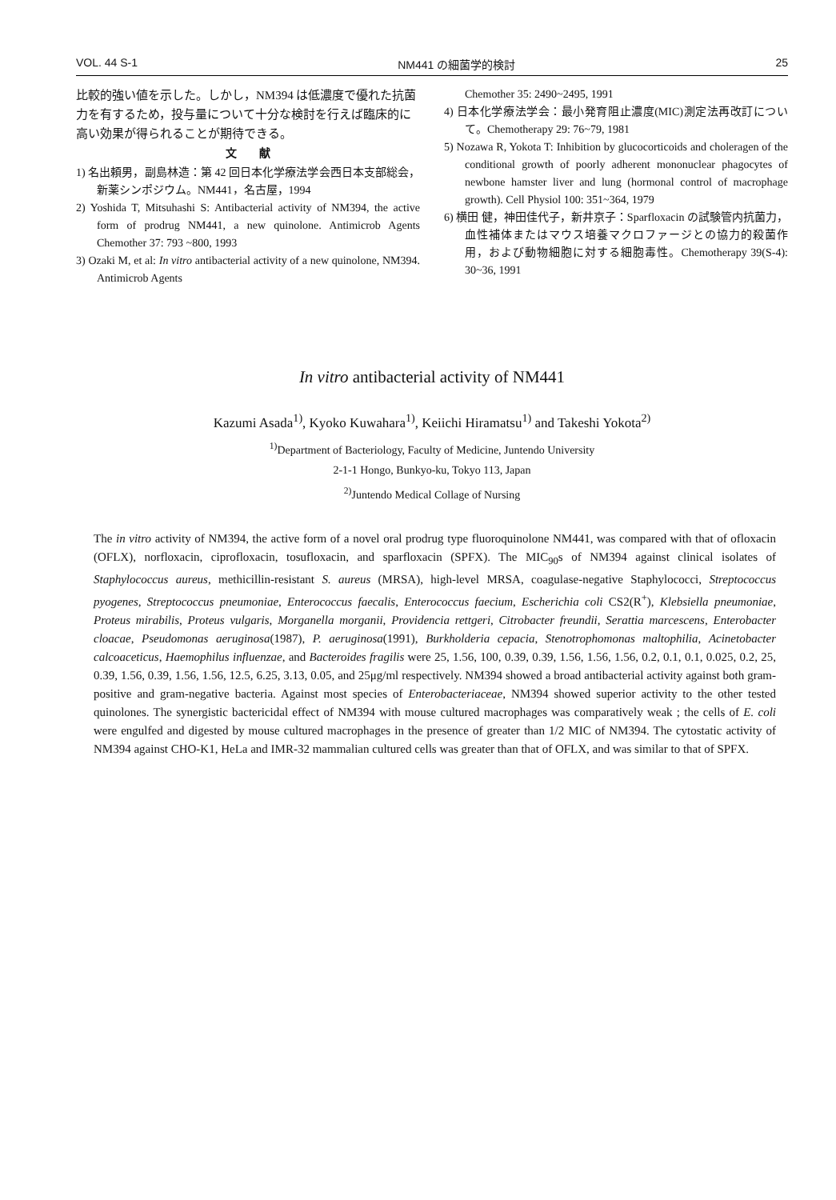VOL. 44 S-1 NM441 の細菌学的検討 25
比較的強い値を示した。しかし，NM394 は低濃度で優れた抗菌力を有するため，投与量について十分な検討を行えば臨床的に高い効果が得られることが期待できる。
文　　献
1) 名出頼男，副島林造：第 42 回日本化学療法学会西日本支部総会，新薬シンポジウム。NM441，名古屋，1994
2) Yoshida T, Mitsuhashi S: Antibacterial activity of NM394, the active form of prodrug NM441, a new quinolone. Antimicrob Agents Chemother 37: 793 ~800, 1993
3) Ozaki M, et al: In vitro antibacterial activity of a new quinolone, NM394. Antimicrob Agents
Chemother 35: 2490~2495, 1991
4) 日本化学療法学会：最小発育阻止濃度(MIC)測定法再改訂について。Chemotherapy 29: 76~79, 1981
5) Nozawa R, Yokota T: Inhibition by glucocorticoids and choleragen of the conditional growth of poorly adherent mononuclear phagocytes of newbone hamster liver and lung (hormonal control of macrophage growth). Cell Physiol 100: 351~364, 1979
6) 横田 健，神田佳代子，新井京子：Sparfloxacin の試験管内抗菌力，血性補体またはマウス培養マクロファージとの協力的殺菌作用，および動物細胞に対する細胞毒性。Chemotherapy 39(S-4): 30~36, 1991
In vitro antibacterial activity of NM441
Kazumi Asada<sup>1)</sup>, Kyoko Kuwahara<sup>1)</sup>, Keiichi Hiramatsu<sup>1)</sup> and Takeshi Yokota<sup>2)</sup>
<sup>1)</sup> Department of Bacteriology, Faculty of Medicine, Juntendo University
2-1-1 Hongo, Bunkyo-ku, Tokyo 113, Japan
<sup>2)</sup> Juntendo Medical Collage of Nursing
The in vitro activity of NM394, the active form of a novel oral prodrug type fluoroquinolone NM441, was compared with that of ofloxacin (OFLX), norfloxacin, ciprofloxacin, tosufloxacin, and sparfloxacin (SPFX). The MIC<sub>90</sub>s of NM394 against clinical isolates of Staphylococcus aureus, methicillin-resistant S. aureus (MRSA), high-level MRSA, coagulase-negative Staphylococci, Streptococcus pyogenes, Streptococcus pneumoniae, Enterococcus faecalis, Enterococcus faecium, Escherichia coli CS2(R<sup>+</sup>), Klebsiella pneumoniae, Proteus mirabilis, Proteus vulgaris, Morganella morganii, Providencia rettgeri, Citrobacter freundii, Serattia marcescens, Enterobacter cloacae, Pseudomonas aeruginosa(1987), P. aeruginosa(1991), Burkholderia cepacia, Stenotrophomonas maltophilia, Acinetobacter calcoaceticus, Haemophilus influenzae, and Bacteroides fragilis were 25, 1.56, 100, 0.39, 0.39, 1.56, 1.56, 1.56, 0.2, 0.1, 0.1, 0.025, 0.2, 25, 0.39, 1.56, 0.39, 1.56, 1.56, 12.5, 6.25, 3.13, 0.05, and 25μg/ml respectively. NM394 showed a broad antibacterial activity against both gram-positive and gram-negative bacteria. Against most species of Enterobacteriaceae, NM394 showed superior activity to the other tested quinolones. The synergistic bactericidal effect of NM394 with mouse cultured macrophages was comparatively weak ; the cells of E. coli were engulfed and digested by mouse cultured macrophages in the presence of greater than 1/2 MIC of NM394. The cytostatic activity of NM394 against CHO-K1, HeLa and IMR-32 mammalian cultured cells was greater than that of OFLX, and was similar to that of SPFX.